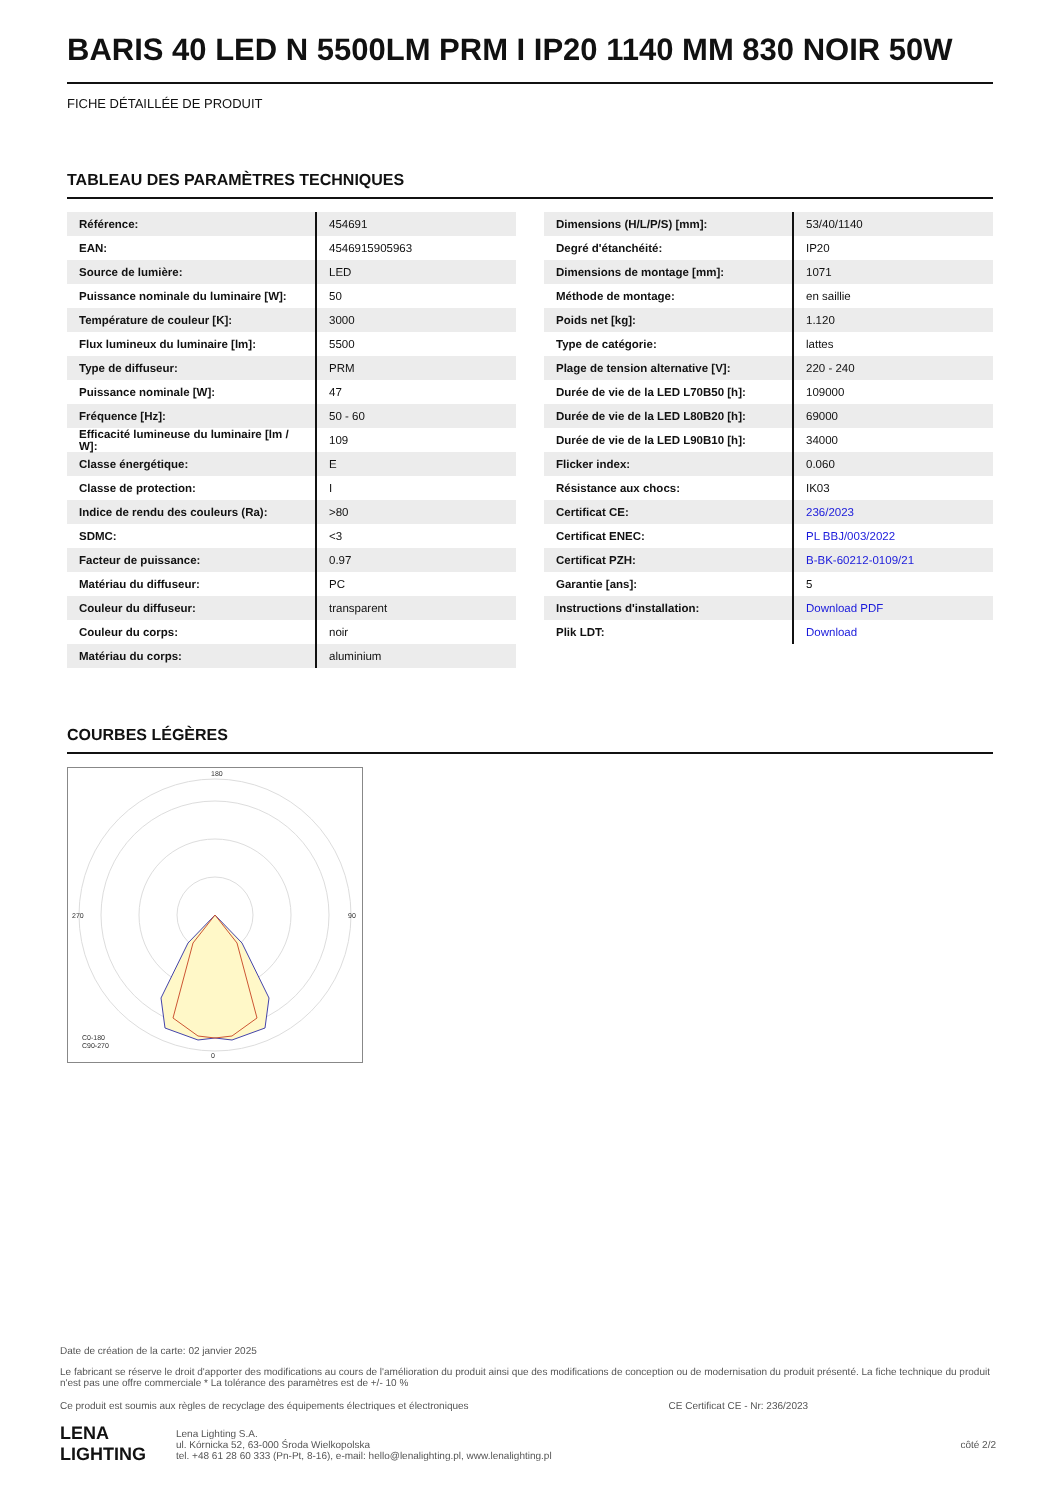BARIS 40 LED N 5500LM PRM I IP20 1140 MM 830 NOIR 50W
FICHE DÉTAILLÉE DE PRODUIT
TABLEAU DES PARAMÈTRES TECHNIQUES
| Référence: | 454691 |
| EAN: | 4546915905963 |
| Source de lumière: | LED |
| Puissance nominale du luminaire [W]: | 50 |
| Température de couleur [K]: | 3000 |
| Flux lumineux du luminaire [lm]: | 5500 |
| Type de diffuseur: | PRM |
| Puissance nominale [W]: | 47 |
| Fréquence [Hz]: | 50 - 60 |
| Efficacité lumineuse du luminaire [lm / W]: | 109 |
| Classe énergétique: | E |
| Classe de protection: | I |
| Indice de rendu des couleurs (Ra): | >80 |
| SDMC: | <3 |
| Facteur de puissance: | 0.97 |
| Matériau du diffuseur: | PC |
| Couleur du diffuseur: | transparent |
| Couleur du corps: | noir |
| Matériau du corps: | aluminium |
| Dimensions (H/L/P/S) [mm]: | 53/40/1140 |
| Degré d'étanchéité: | IP20 |
| Dimensions de montage [mm]: | 1071 |
| Méthode de montage: | en saillie |
| Poids net [kg]: | 1.120 |
| Type de catégorie: | lattes |
| Plage de tension alternative [V]: | 220 - 240 |
| Durée de vie de la LED L70B50 [h]: | 109000 |
| Durée de vie de la LED L80B20 [h]: | 69000 |
| Durée de vie de la LED L90B10 [h]: | 34000 |
| Flicker index: | 0.060 |
| Résistance aux chocs: | IK03 |
| Certificat CE: | 236/2023 |
| Certificat ENEC: | PL BBJ/003/2022 |
| Certificat PZH: | B-BK-60212-0109/21 |
| Garantie [ans]: | 5 |
| Instructions d'installation: | Download PDF |
| Plik LDT: | Download |
COURBES LÉGÈRES
180
0
270
90
C0-180
C90-270
Date de création de la carte: 02 janvier 2025
Le fabricant se réserve le droit d'apporter des modifications au cours de l'amélioration du produit ainsi que des modifications de conception ou de modernisation du produit présenté. La fiche technique du produit n'est pas une offre commerciale * La tolérance des paramètres est de +/- 10 %
Ce produit est soumis aux règles de recyclage des équipements électriques et électroniques CE Certificat CE - Nr: 236/2023
LENA
LIGHTING Lena Lighting S.A.
ul. Kórnicka 52, 63-000 Środa Wielkopolska
tel. +48 61 28 60 333 (Pn-Pt, 8-16), e-mail: hello@lenalighting.pl, www.lenalighting.pl côté 2/2